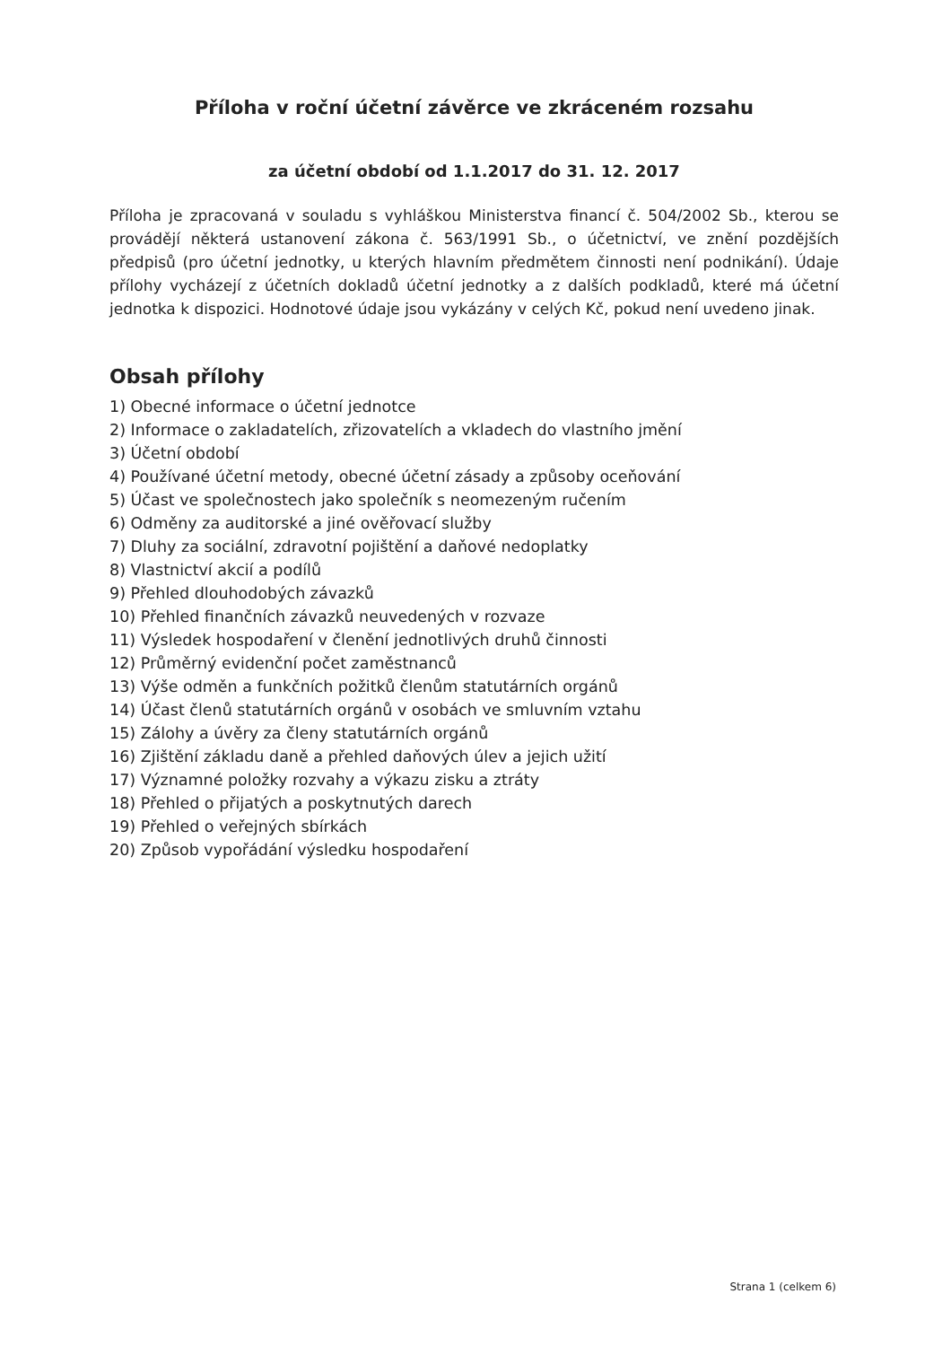Příloha v roční účetní závěrce ve zkráceném rozsahu
za účetní období od 1.1.2017 do 31. 12. 2017
Příloha je zpracovaná v souladu s vyhláškou Ministerstva financí č. 504/2002 Sb., kterou se provádějí některá ustanovení zákona č. 563/1991 Sb., o účetnictví, ve znění pozdějších předpisů (pro účetní jednotky, u kterých hlavním předmětem činnosti není podnikání). Údaje přílohy vycházejí z účetních dokladů účetní jednotky a z dalších podkladů, které má účetní jednotka k dispozici. Hodnotové údaje jsou vykázány v celých Kč, pokud není uvedeno jinak.
Obsah přílohy
1) Obecné informace o účetní jednotce
2) Informace o zakladatelích, zřizovatelích a vkladech do vlastního jmění
3) Účetní období
4) Používané účetní metody, obecné účetní zásady a způsoby oceňování
5) Účast ve společnostech jako společník s neomezeným ručením
6) Odměny za auditorské a jiné ověřovací služby
7) Dluhy za sociální, zdravotní pojištění a daňové nedoplatky
8) Vlastnictví akcií a podílů
9) Přehled dlouhodobých závazků
10) Přehled finančních závazků neuvedených v rozvaze
11) Výsledek hospodaření v členění jednotlivých druhů činnosti
12) Průměrný evidenční počet zaměstnanců
13) Výše odměn a funkčních požitků členům statutárních orgánů
14) Účast členů statutárních orgánů v osobách ve smluvním vztahu
15) Zálohy a úvěry za členy statutárních orgánů
16) Zjištění základu daně a přehled daňových úlev a jejich užití
17) Významné položky rozvahy a výkazu zisku a ztráty
18) Přehled o přijatých a poskytnutých darech
19) Přehled o veřejných sbírkách
20) Způsob vypořádání výsledku hospodaření
Strana 1 (celkem 6)